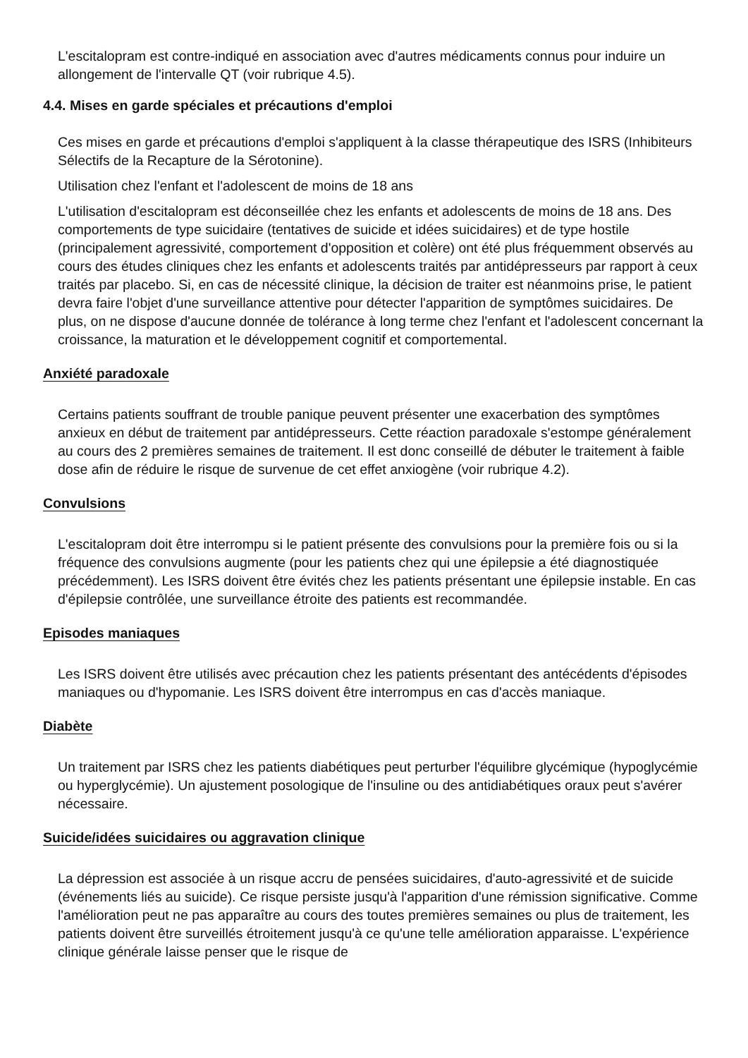L'escitalopram est contre-indiqué en association avec d'autres médicaments connus pour induire un allongement de l'intervalle QT (voir rubrique 4.5).
4.4. Mises en garde spéciales et précautions d'emploi
Ces mises en garde et précautions d'emploi s'appliquent à la classe thérapeutique des ISRS (Inhibiteurs Sélectifs de la Recapture de la Sérotonine).
Utilisation chez l'enfant et l'adolescent de moins de 18 ans
L'utilisation d'escitalopram est déconseillée chez les enfants et adolescents de moins de 18 ans. Des comportements de type suicidaire (tentatives de suicide et idées suicidaires) et de type hostile (principalement agressivité, comportement d'opposition et colère) ont été plus fréquemment observés au cours des études cliniques chez les enfants et adolescents traités par antidépresseurs par rapport à ceux traités par placebo. Si, en cas de nécessité clinique, la décision de traiter est néanmoins prise, le patient devra faire l'objet d'une surveillance attentive pour détecter l'apparition de symptômes suicidaires. De plus, on ne dispose d'aucune donnée de tolérance à long terme chez l'enfant et l'adolescent concernant la croissance, la maturation et le développement cognitif et comportemental.
Anxiété paradoxale
Certains patients souffrant de trouble panique peuvent présenter une exacerbation des symptômes anxieux en début de traitement par antidépresseurs. Cette réaction paradoxale s'estompe généralement au cours des 2 premières semaines de traitement. Il est donc conseillé de débuter le traitement à faible dose afin de réduire le risque de survenue de cet effet anxiogène (voir rubrique 4.2).
Convulsions
L'escitalopram doit être interrompu si le patient présente des convulsions pour la première fois ou si la fréquence des convulsions augmente (pour les patients chez qui une épilepsie a été diagnostiquée précédemment). Les ISRS doivent être évités chez les patients présentant une épilepsie instable. En cas d'épilepsie contrôlée, une surveillance étroite des patients est recommandée.
Episodes maniaques
Les ISRS doivent être utilisés avec précaution chez les patients présentant des antécédents d'épisodes maniaques ou d'hypomanie. Les ISRS doivent être interrompus en cas d'accès maniaque.
Diabète
Un traitement par ISRS chez les patients diabétiques peut perturber l'équilibre glycémique (hypoglycémie ou hyperglycémie). Un ajustement posologique de l'insuline ou des antidiabétiques oraux peut s'avérer nécessaire.
Suicide/idées suicidaires ou aggravation clinique
La dépression est associée à un risque accru de pensées suicidaires, d'auto-agressivité et de suicide (événements liés au suicide). Ce risque persiste jusqu'à l'apparition d'une rémission significative. Comme l'amélioration peut ne pas apparaître au cours des toutes premières semaines ou plus de traitement, les patients doivent être surveillés étroitement jusqu'à ce qu'une telle amélioration apparaisse. L'expérience clinique générale laisse penser que le risque de